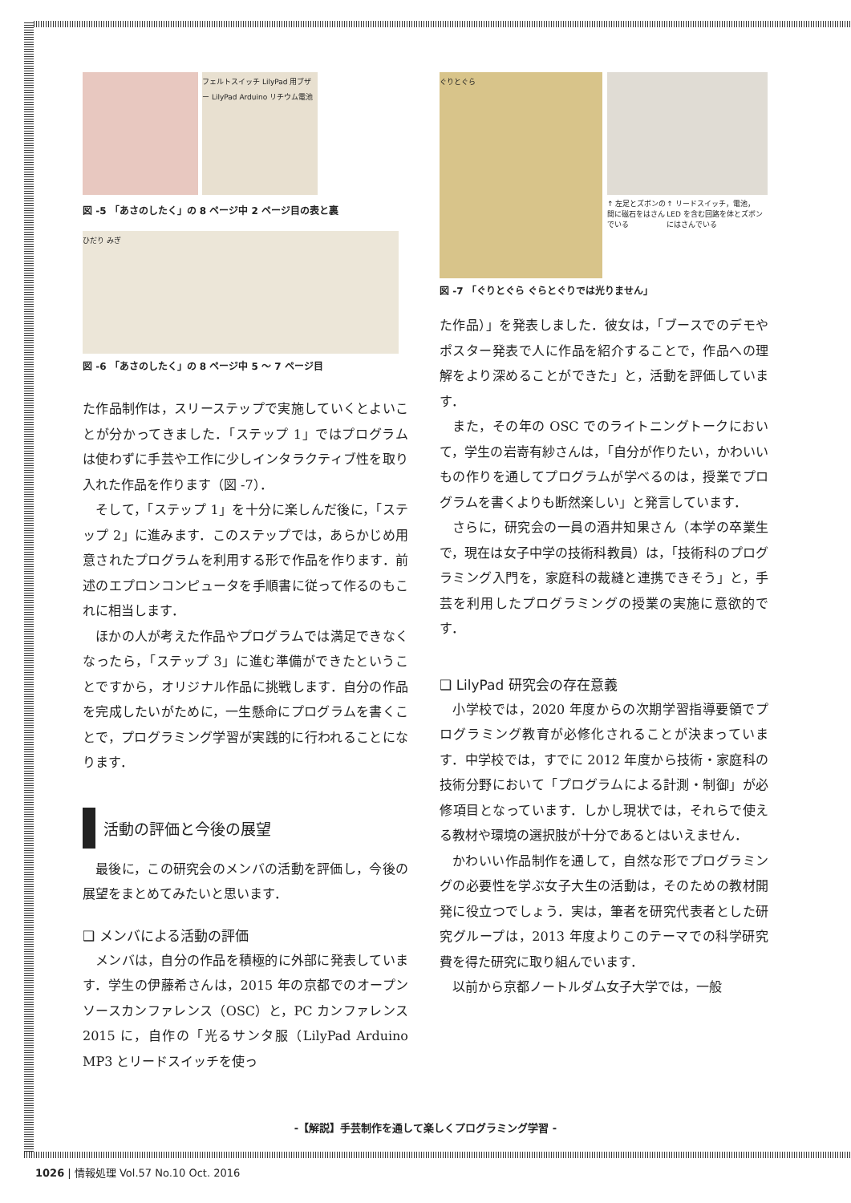フェルトスイッチ LilyPad 用ブザー LilyPad Arduino リチウム電池
図 -5 「あさのしたく」の 8 ページ中 2 ページ目の表と裏
ひだり みぎ
図 -6 「あさのしたく」の 8 ページ中 5 ～ 7 ページ目
た作品制作は，スリーステップで実施していくとよいことが分かってきました．「ステップ 1」ではプログラムは使わずに手芸や工作に少しインタラクティブ性を取り入れた作品を作ります（図 -7）．
そして，「ステップ 1」を十分に楽しんだ後に，「ステップ 2」に進みます．このステップでは，あらかじめ用意されたプログラムを利用する形で作品を作ります．前述のエプロンコンピュータを手順書に従って作るのもこれに相当します．
ほかの人が考えた作品やプログラムでは満足できなくなったら，「ステップ 3」に進む準備ができたということですから，オリジナル作品に挑戦します．自分の作品を完成したいがために，一生懸命にプログラムを書くことで，プログラミング学習が実践的に行われることになります．
活動の評価と今後の展望
最後に，この研究会のメンバの活動を評価し，今後の展望をまとめてみたいと思います．
❑ メンバによる活動の評価
メンバは，自分の作品を積極的に外部に発表しています．学生の伊藤希さんは，2015 年の京都でのオープンソースカンファレンス（OSC）と，PC カンファレンス 2015 に，自作の「光るサンタ服（LilyPad Arduino MP3 とリードスイッチを使っ
ぐりとぐら
↑ 左足とズボンの間に磁石をはさんでいる ↑ リードスイッチ，電池，LED を含む回路を体とズボンにはさんでいる
図 -7 「ぐりとぐら ぐらとぐりでは光りません」
た作品）」を発表しました．彼女は，「ブースでのデモやポスター発表で人に作品を紹介することで，作品への理解をより深めることができた」と，活動を評価しています．
また，その年の OSC でのライトニングトークにおいて，学生の岩嵜有紗さんは，「自分が作りたい，かわいいもの作りを通してプログラムが学べるのは，授業でプログラムを書くよりも断然楽しい」と発言しています．
さらに，研究会の一員の酒井知果さん（本学の卒業生で，現在は女子中学の技術科教員）は，「技術科のプログラミング入門を，家庭科の裁縫と連携できそう」と，手芸を利用したプログラミングの授業の実施に意欲的です．
❑ LilyPad 研究会の存在意義
小学校では，2020 年度からの次期学習指導要領でプログラミング教育が必修化されることが決まっています．中学校では，すでに 2012 年度から技術・家庭科の技術分野において「プログラムによる計測・制御」が必修項目となっています．しかし現状では，それらで使える教材や環境の選択肢が十分であるとはいえません．
かわいい作品制作を通して，自然な形でプログラミングの必要性を学ぶ女子大生の活動は，そのための教材開発に役立つでしょう．実は，筆者を研究代表者とした研究グループは，2013 年度よりこのテーマでの科学研究費を得た研究に取り組んでいます．
以前から京都ノートルダム女子大学では，一般
-【解説】手芸制作を通して楽しくプログラミング学習 -
1026 | 情報処理 Vol.57 No.10 Oct. 2016